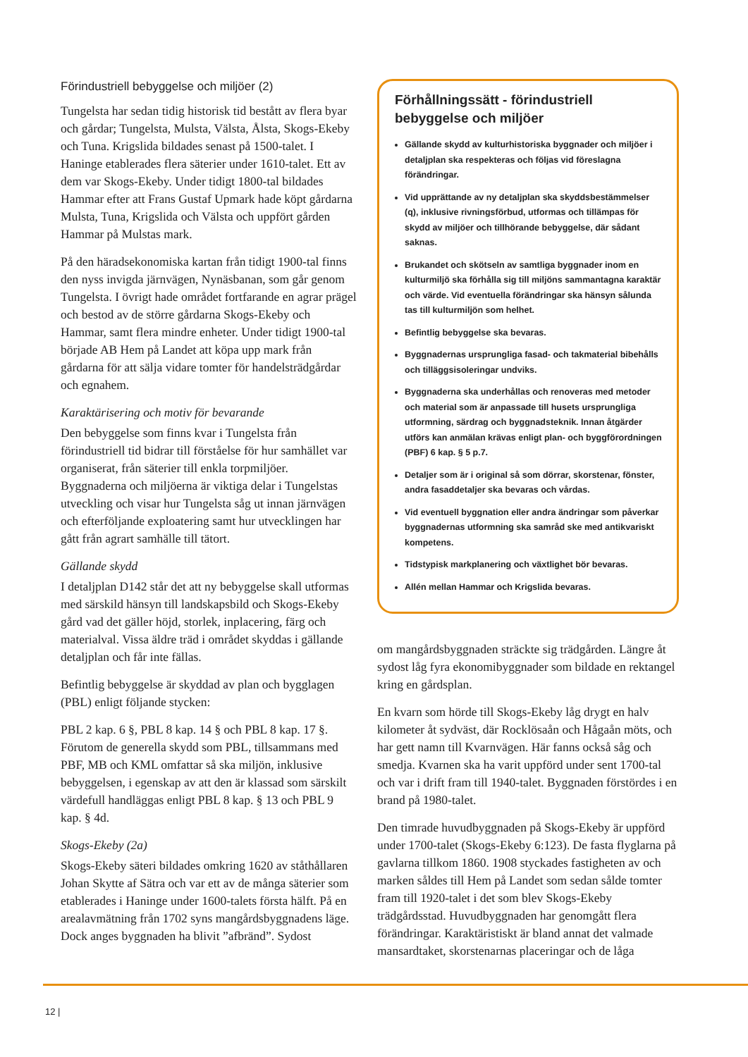Förindustriell bebyggelse och miljöer (2)
Tungelsta har sedan tidig historisk tid bestått av flera byar och gårdar; Tungelsta, Mulsta, Välsta, Ålsta, Skogs-Ekeby och Tuna. Krigslida bildades senast på 1500-talet. I Haninge etablerades flera säterier under 1610-talet. Ett av dem var Skogs-Ekeby. Under tidigt 1800-tal bildades Hammar efter att Frans Gustaf Upmark hade köpt gårdarna Mulsta, Tuna, Krigslida och Välsta och uppfört gården Hammar på Mulstas mark.
På den häradsekonomiska kartan från tidigt 1900-tal finns den nyss invigda järnvägen, Nynäsbanan, som går genom Tungelsta. I övrigt hade området fortfarande en agrar prägel och bestod av de större gårdarna Skogs-Ekeby och Hammar, samt flera mindre enheter. Under tidigt 1900-tal började AB Hem på Landet att köpa upp mark från gårdarna för att sälja vidare tomter för handelsträdgårdar och egnahem.
Karaktärisering och motiv för bevarande
Den bebyggelse som finns kvar i Tungelsta från förindustriell tid bidrar till förståelse för hur samhället var organiserat, från säterier till enkla torpmiljöer. Byggnaderna och miljöerna är viktiga delar i Tungelstas utveckling och visar hur Tungelsta såg ut innan järnvägen och efterföljande exploatering samt hur utvecklingen har gått från agrart samhälle till tätort.
Gällande skydd
I detaljplan D142 står det att ny bebyggelse skall utformas med särskild hänsyn till landskapsbild och Skogs-Ekeby gård vad det gäller höjd, storlek, inplacering, färg och materialval. Vissa äldre träd i området skyddas i gällande detaljplan och får inte fällas.
Befintlig bebyggelse är skyddad av plan och bygglagen (PBL) enligt följande stycken:
PBL 2 kap. 6 §, PBL 8 kap. 14 § och PBL 8 kap. 17 §. Förutom de generella skydd som PBL, tillsammans med PBF, MB och KML omfattar så ska miljön, inklusive bebyggelsen, i egenskap av att den är klassad som särskilt värdefull handläggas enligt PBL 8 kap. § 13 och PBL 9 kap. § 4d.
Skogs-Ekeby (2a)
Skogs-Ekeby säteri bildades omkring 1620 av ståthållaren Johan Skytte af Sätra och var ett av de många säterier som etablerades i Haninge under 1600-talets första hälft. På en arealavmätning från 1702 syns mangårdsbyggnadens läge. Dock anges byggnaden ha blivit ”afbränd”. Sydost
Förhållningssätt - förindustriell bebyggelse och miljöer
Gällande skydd av kulturhistoriska byggnader och miljöer i detaljplan ska respekteras och följas vid föreslagna förändringar.
Vid upprättande av ny detaljplan ska skyddsbestämmelser (q), inklusive rivningsförbud, utformas och tillämpas för skydd av miljöer och tillhörande bebyggelse, där sådant saknas.
Brukandet och skötseln av samtliga byggnader inom en kulturmiljö ska förhålla sig till miljöns sammantagna karaktär och värde. Vid eventuella förändringar ska hänsyn sålunda tas till kulturmiljön som helhet.
Befintlig bebyggelse ska bevaras.
Byggnadernas ursprungliga fasad- och takmaterial bibehålls och tilläggsisoleringar undviks.
Byggnaderna ska underhållas och renoveras med metoder och material som är anpassade till husets ursprungliga utformning, särdrag och byggnadsteknik. Innan åtgärder utförs kan anmälan krävas enligt plan- och byggförordningen (PBF) 6 kap. § 5 p.7.
Detaljer som är i original så som dörrar, skorstenar, fönster, andra fasaddetaljer ska bevaras och vårdas.
Vid eventuell byggnation eller andra ändringar som påverkar byggnadernas utformning ska samråd ske med antikvariskt kompetens.
Tidstypisk markplanering och växtlighet bör bevaras.
Allén mellan Hammar och Krigslida bevaras.
om mangårdsbyggnaden sträckte sig trädgården. Längre åt sydost låg fyra ekonomibyggnader som bildade en rektangel kring en gårdsplan.
En kvarn som hörde till Skogs-Ekeby låg drygt en halv kilometer åt sydväst, där Rocklösaån och Hågaån möts, och har gett namn till Kvarnvägen. Här fanns också såg och smedja. Kvarnen ska ha varit uppförd under sent 1700-tal och var i drift fram till 1940-talet. Byggnaden förstördes i en brand på 1980-talet.
Den timrade huvudbyggnaden på Skogs-Ekeby är uppförd under 1700-talet (Skogs-Ekeby 6:123). De fasta flyglarna på gavlarna tillkom 1860. 1908 styckades fastigheten av och marken såldes till Hem på Landet som sedan sålde tomter fram till 1920-talet i det som blev Skogs-Ekeby trädgårdsstad. Huvudbyggnaden har genomgått flera förändringar. Karaktäristiskt är bland annat det valmade mansardtaket, skorstenarnas placeringar och de låga
12 |